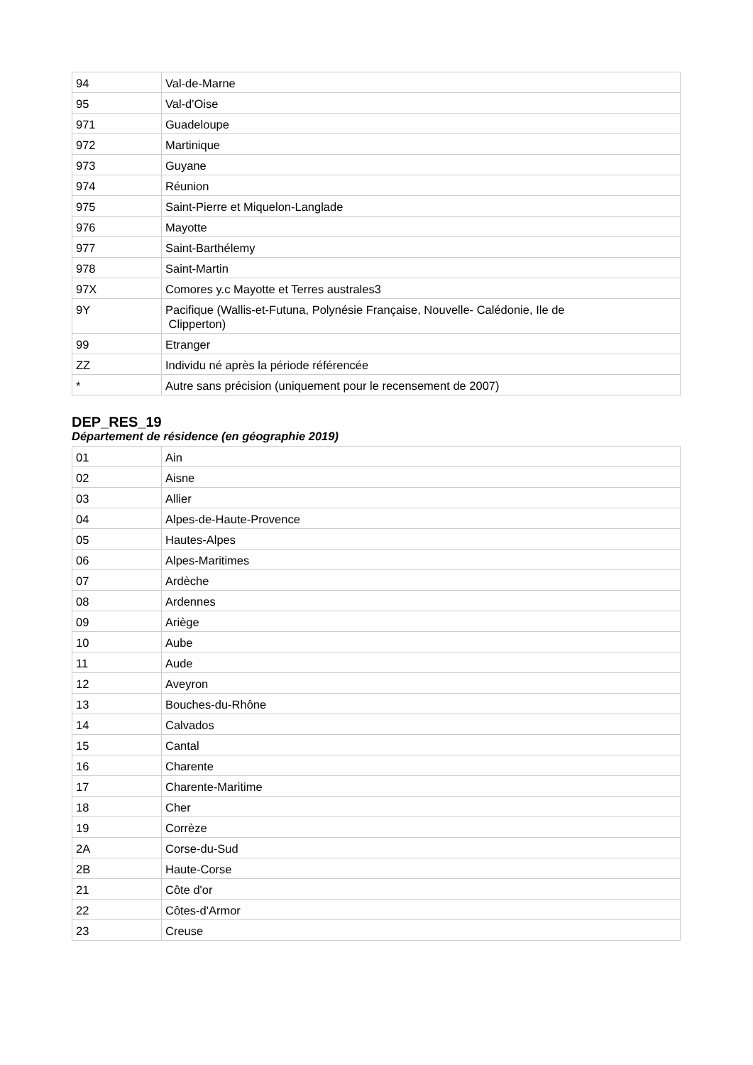| 94 | Val-de-Marne |
| 95 | Val-d'Oise |
| 971 | Guadeloupe |
| 972 | Martinique |
| 973 | Guyane |
| 974 | Réunion |
| 975 | Saint-Pierre et Miquelon-Langlade |
| 976 | Mayotte |
| 977 | Saint-Barthélemy |
| 978 | Saint-Martin |
| 97X | Comores y.c Mayotte et Terres australes3 |
| 9Y | Pacifique (Wallis-et-Futuna, Polynésie Française, Nouvelle- Calédonie, Ile de Clipperton) |
| 99 | Etranger |
| ZZ | Individu né après la période référencée |
| * | Autre sans précision (uniquement pour le recensement de 2007) |
DEP_RES_19
Département de résidence (en géographie 2019)
| 01 | Ain |
| 02 | Aisne |
| 03 | Allier |
| 04 | Alpes-de-Haute-Provence |
| 05 | Hautes-Alpes |
| 06 | Alpes-Maritimes |
| 07 | Ardèche |
| 08 | Ardennes |
| 09 | Ariège |
| 10 | Aube |
| 11 | Aude |
| 12 | Aveyron |
| 13 | Bouches-du-Rhône |
| 14 | Calvados |
| 15 | Cantal |
| 16 | Charente |
| 17 | Charente-Maritime |
| 18 | Cher |
| 19 | Corrèze |
| 2A | Corse-du-Sud |
| 2B | Haute-Corse |
| 21 | Côte d'or |
| 22 | Côtes-d'Armor |
| 23 | Creuse |